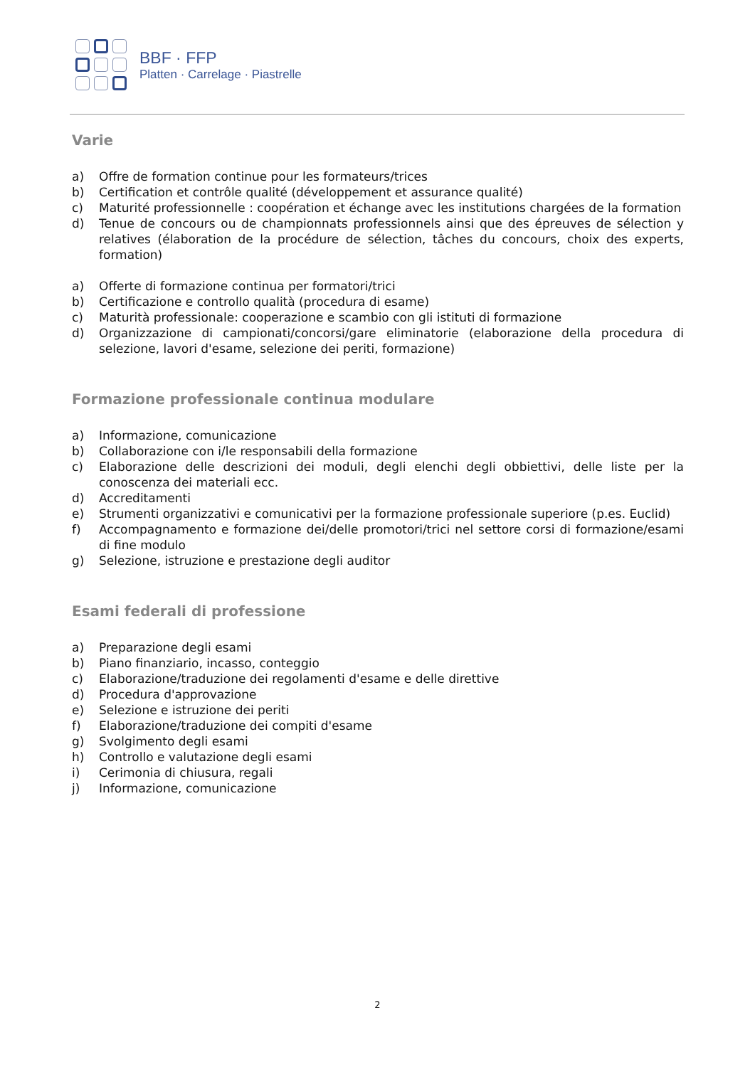BBF · FFP
Platten · Carrelage · Piastrelle
Varie
a) Offre de formation continue pour les formateurs/trices
b) Certification et contrôle qualité (développement et assurance qualité)
c) Maturité professionnelle : coopération et échange avec les institutions chargées de la formation
d) Tenue de concours ou de championnats professionnels ainsi que des épreuves de sélection y relatives (élaboration de la procédure de sélection, tâches du concours, choix des experts, formation)
a) Offerte di formazione continua per formatori/trici
b) Certificazione e controllo qualità (procedura di esame)
c) Maturità professionale: cooperazione e scambio con gli istituti di formazione
d) Organizzazione di campionati/concorsi/gare eliminatorie (elaborazione della procedura di selezione, lavori d'esame, selezione dei periti, formazione)
Formazione professionale continua modulare
a) Informazione, comunicazione
b) Collaborazione con i/le responsabili della formazione
c) Elaborazione delle descrizioni dei moduli, degli elenchi degli obbiettivi, delle liste per la conoscenza dei materiali ecc.
d) Accreditamenti
e) Strumenti organizzativi e comunicativi per la formazione professionale superiore (p.es. Euclid)
f) Accompagnamento e formazione dei/delle promotori/trici nel settore corsi di formazione/esami di fine modulo
g) Selezione, istruzione e prestazione degli auditor
Esami federali di professione
a) Preparazione degli esami
b) Piano finanziario, incasso, conteggio
c) Elaborazione/traduzione dei regolamenti d'esame e delle direttive
d) Procedura d'approvazione
e) Selezione e istruzione dei periti
f) Elaborazione/traduzione dei compiti d'esame
g) Svolgimento degli esami
h) Controllo e valutazione degli esami
i) Cerimonia di chiusura, regali
j) Informazione, comunicazione
2